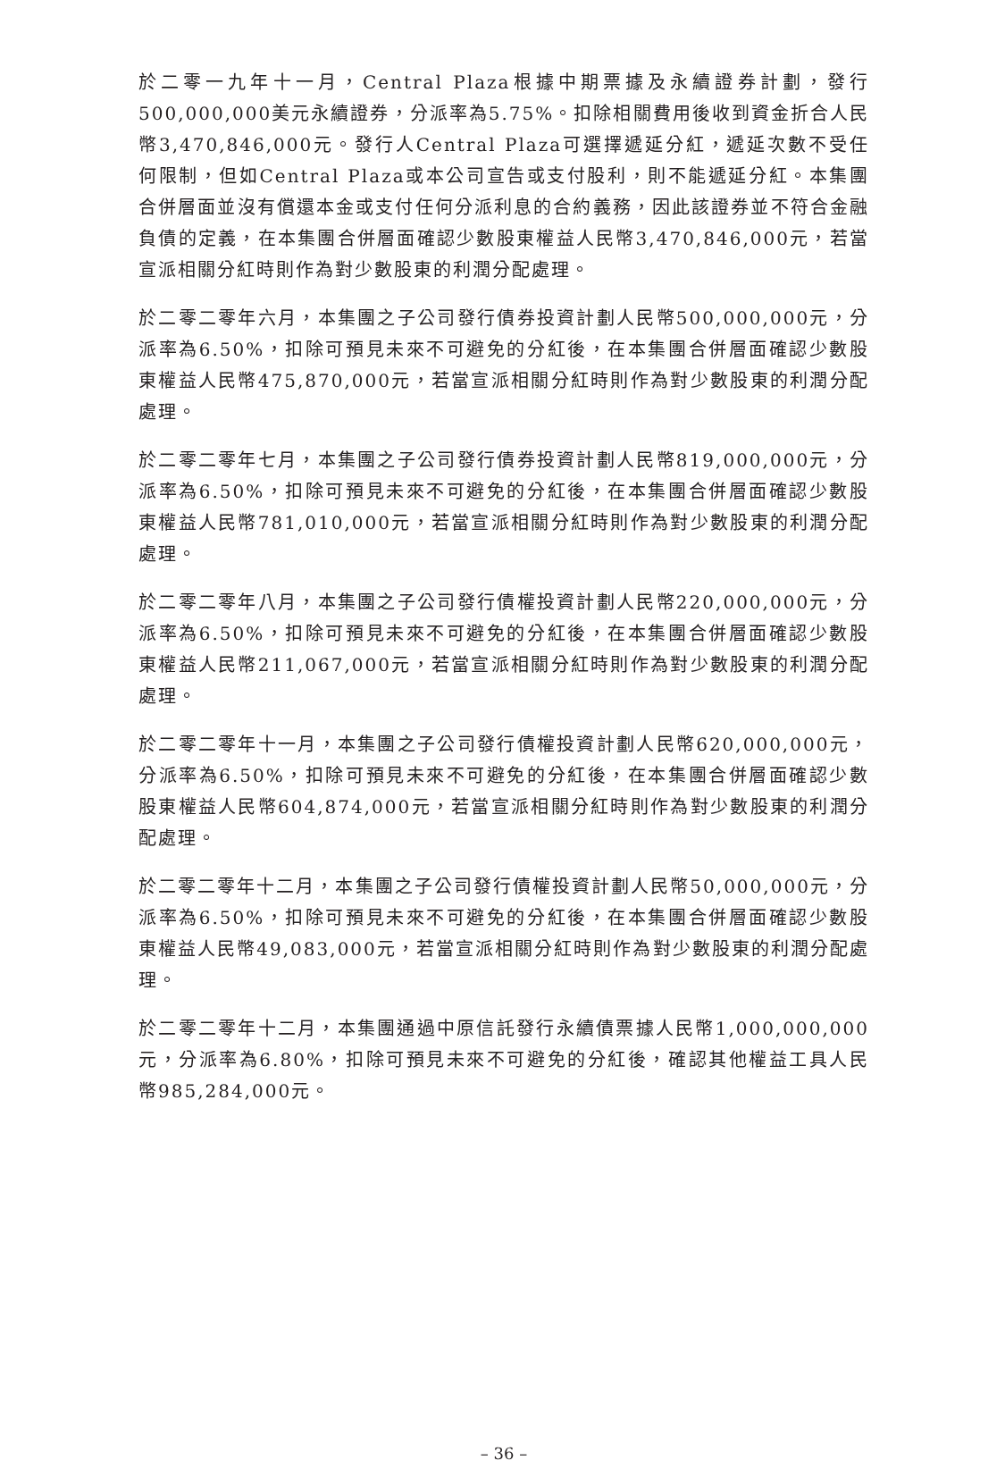於二零一九年十一月，Central Plaza根據中期票據及永續證券計劃，發行500,000,000美元永續證券，分派率為5.75%。扣除相關費用後收到資金折合人民幣3,470,846,000元。發行人Central Plaza可選擇遞延分紅，遞延次數不受任何限制，但如Central Plaza或本公司宣告或支付股利，則不能遞延分紅。本集團合併層面並沒有償還本金或支付任何分派利息的合約義務，因此該證券並不符合金融負債的定義，在本集團合併層面確認少數股東權益人民幣3,470,846,000元，若當宣派相關分紅時則作為對少數股東的利潤分配處理。
於二零二零年六月，本集團之子公司發行債券投資計劃人民幣500,000,000元，分派率為6.50%，扣除可預見未來不可避免的分紅後，在本集團合併層面確認少數股東權益人民幣475,870,000元，若當宣派相關分紅時則作為對少數股東的利潤分配處理。
於二零二零年七月，本集團之子公司發行債券投資計劃人民幣819,000,000元，分派率為6.50%，扣除可預見未來不可避免的分紅後，在本集團合併層面確認少數股東權益人民幣781,010,000元，若當宣派相關分紅時則作為對少數股東的利潤分配處理。
於二零二零年八月，本集團之子公司發行債權投資計劃人民幣220,000,000元，分派率為6.50%，扣除可預見未來不可避免的分紅後，在本集團合併層面確認少數股東權益人民幣211,067,000元，若當宣派相關分紅時則作為對少數股東的利潤分配處理。
於二零二零年十一月，本集團之子公司發行債權投資計劃人民幣620,000,000元，分派率為6.50%，扣除可預見未來不可避免的分紅後，在本集團合併層面確認少數股東權益人民幣604,874,000元，若當宣派相關分紅時則作為對少數股東的利潤分配處理。
於二零二零年十二月，本集團之子公司發行債權投資計劃人民幣50,000,000元，分派率為6.50%，扣除可預見未來不可避免的分紅後，在本集團合併層面確認少數股東權益人民幣49,083,000元，若當宣派相關分紅時則作為對少數股東的利潤分配處理。
於二零二零年十二月，本集團通過中原信託發行永續債票據人民幣1,000,000,000元，分派率為6.80%，扣除可預見未來不可避免的分紅後，確認其他權益工具人民幣985,284,000元。
– 36 –